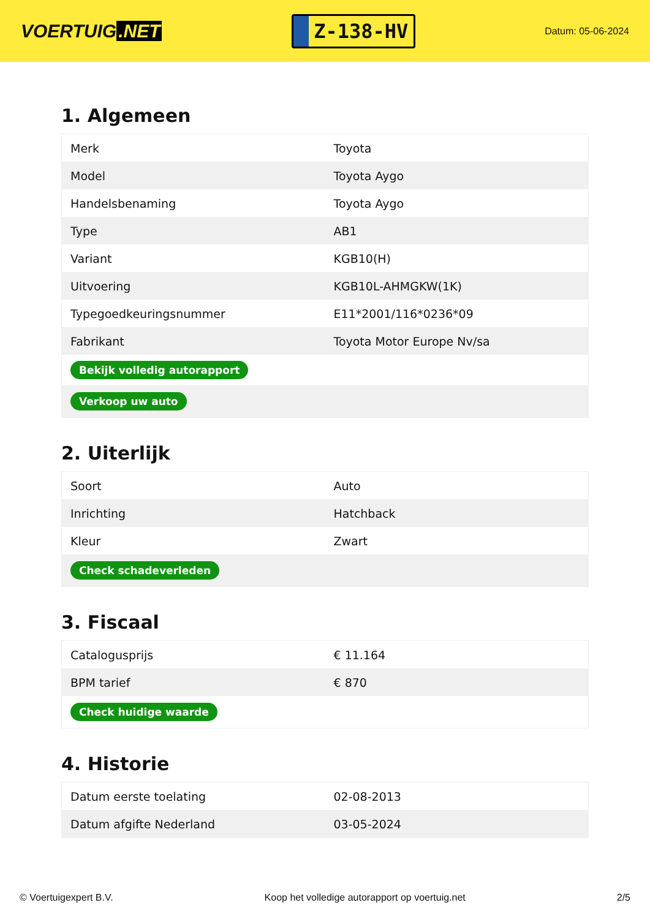VOERTUIG.NET
Z-138-HV
Datum: 05-06-2024
1. Algemeen
| Merk | Toyota |
| Model | Toyota Aygo |
| Handelsbenaming | Toyota Aygo |
| Type | AB1 |
| Variant | KGB10(H) |
| Uitvoering | KGB10L-AHMGKW(1K) |
| Typegoedkeuringsnummer | E11*2001/116*0236*09 |
| Fabrikant | Toyota Motor Europe Nv/sa |
| Bekijk volledig autorapport | |
| Verkoop uw auto | |
2. Uiterlijk
| Soort | Auto |
| Inrichting | Hatchback |
| Kleur | Zwart |
| Check schadeverleden | |
3. Fiscaal
| Catalogusprijs | € 11.164 |
| BPM tarief | € 870 |
| Check huidige waarde | |
4. Historie
| Datum eerste toelating | 02-08-2013 |
| Datum afgifte Nederland | 03-05-2024 |
© Voertuigexpert B.V. Koop het volledige autorapport op voertuig.net 2/5